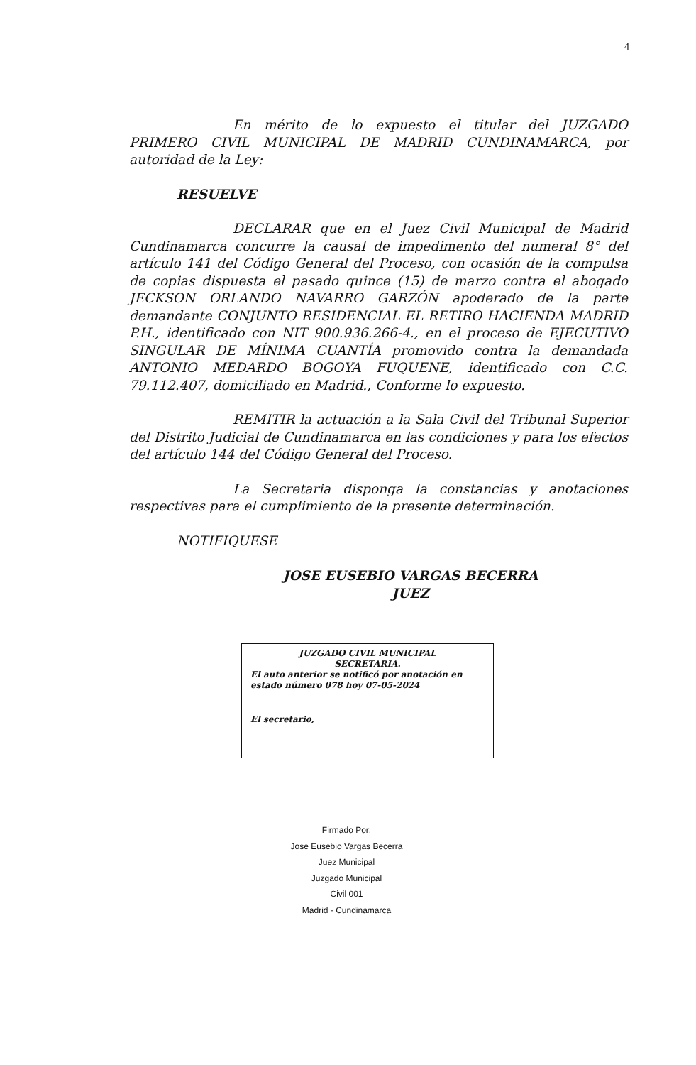4
En mérito de lo expuesto el titular del JUZGADO PRIMERO CIVIL MUNICIPAL DE MADRID CUNDINAMARCA, por autoridad de la Ley:
RESUELVE
DECLARAR que en el Juez Civil Municipal de Madrid Cundinamarca concurre la causal de impedimento del numeral 8° del artículo 141 del Código General del Proceso, con ocasión de la compulsa de copias dispuesta el pasado quince (15) de marzo contra el abogado JECKSON ORLANDO NAVARRO GARZÓN apoderado de la parte demandante CONJUNTO RESIDENCIAL EL RETIRO HACIENDA MADRID P.H., identificado con NIT 900.936.266-4., en el proceso de EJECUTIVO SINGULAR DE MÍNIMA CUANTÍA promovido contra la demandada ANTONIO MEDARDO BOGOYA FUQUENE, identificado con C.C. 79.112.407, domiciliado en Madrid., Conforme lo expuesto.
REMITIR la actuación a la Sala Civil del Tribunal Superior del Distrito Judicial de Cundinamarca en las condiciones y para los efectos del artículo 144 del Código General del Proceso.
La Secretaria disponga la constancias y anotaciones respectivas para el cumplimiento de la presente determinación.
NOTIFIQUESE
JOSE EUSEBIO VARGAS BECERRA
JUEZ
JUZGADO CIVIL MUNICIPAL
SECRETARIA.
El auto anterior se notificó por anotación en estado número 078 hoy 07-05-2024
El secretario,
Firmado Por:
Jose Eusebio Vargas Becerra
Juez Municipal
Juzgado Municipal
Civil 001
Madrid - Cundinamarca